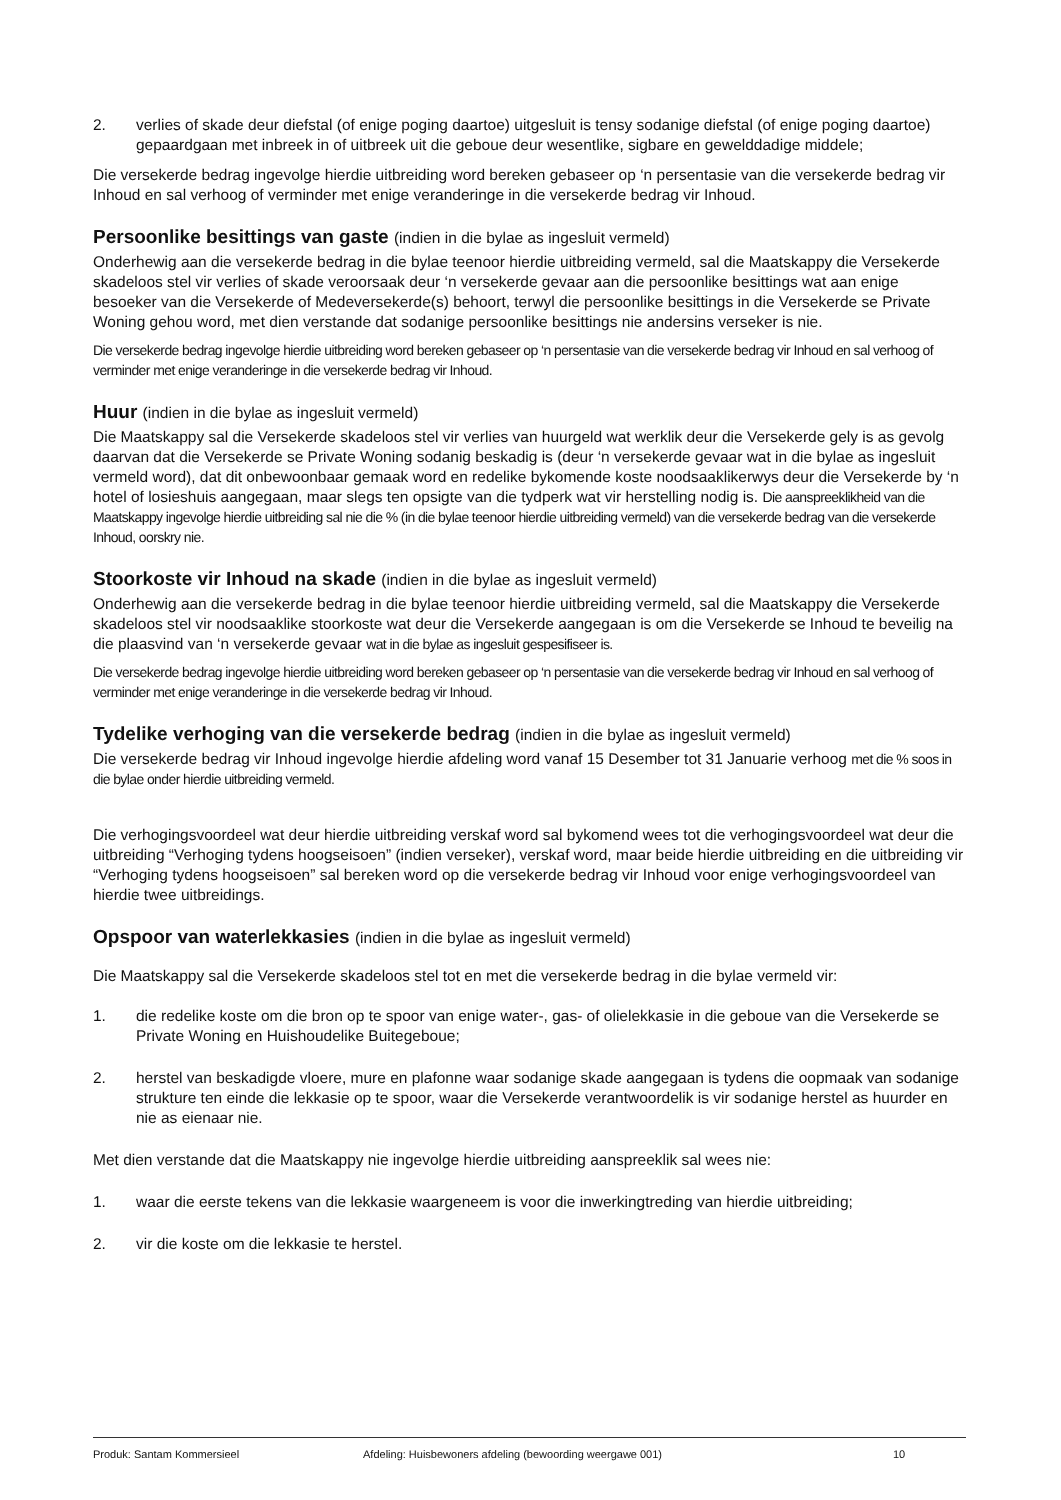2. verlies of skade deur diefstal (of enige poging daartoe) uitgesluit is tensy sodanige diefstal (of enige poging daartoe) gepaardgaan met inbreek in of uitbreek uit die geboue deur wesentlike, sigbare en gewelddadige middele;
Die versekerde bedrag ingevolge hierdie uitbreiding word bereken gebaseer op ‘n persentasie van die versekerde bedrag vir Inhoud en sal verhoog of verminder met enige veranderinge in die versekerde bedrag vir Inhoud.
Persoonlike besittings van gaste (indien in die bylae as ingesluit vermeld)
Onderhewig aan die versekerde bedrag in die bylae teenoor hierdie uitbreiding vermeld, sal die Maatskappy die Versekerde skadeloos stel vir verlies of skade veroorsaak deur ‘n versekerde gevaar aan die persoonlike besittings wat aan enige besoeker van die Versekerde of Medeversekerde(s) behoort, terwyl die persoonlike besittings in die Versekerde se Private Woning gehou word, met dien verstande dat sodanige persoonlike besittings nie andersins verseker is nie.
Die versekerde bedrag ingevolge hierdie uitbreiding word bereken gebaseer op ‘n persentasie van die versekerde bedrag vir Inhoud en sal verhoog of verminder met enige veranderinge in die versekerde bedrag vir Inhoud.
Huur (indien in die bylae as ingesluit vermeld)
Die Maatskappy sal die Versekerde skadeloos stel vir verlies van huurgeld wat werklik deur die Versekerde gely is as gevolg daarvan dat die Versekerde se Private Woning sodanig beskadig is (deur ‘n versekerde gevaar wat in die bylae as ingesluit vermeld word), dat dit onbewoonbaar gemaak word en redelike bykomende koste noodsaaklikerwys deur die Versekerde by ‘n hotel of losieshuis aangegaan, maar slegs ten opsigte van die tydperk wat vir herstelling nodig is. Die aanspreeklikheid van die Maatskappy ingevolge hierdie uitbreiding sal nie die % (in die bylae teenoor hierdie uitbreiding vermeld) van die versekerde bedrag van die versekerde Inhoud, oorskry nie.
Stoorkoste vir Inhoud na skade (indien in die bylae as ingesluit vermeld)
Onderhewig aan die versekerde bedrag in die bylae teenoor hierdie uitbreiding vermeld, sal die Maatskappy die Versekerde skadeloos stel vir noodsaaklike stoorkoste wat deur die Versekerde aangegaan is om die Versekerde se Inhoud te beveilig na die plaasvind van ‘n versekerde gevaar wat in die bylae as ingesluit gespesifiseer is.
Die versekerde bedrag ingevolge hierdie uitbreiding word bereken gebaseer op ‘n persentasie van die versekerde bedrag vir Inhoud en sal verhoog of verminder met enige veranderinge in die versekerde bedrag vir Inhoud.
Tydelike verhoging van die versekerde bedrag (indien in die bylae as ingesluit vermeld)
Die versekerde bedrag vir Inhoud ingevolge hierdie afdeling word vanaf 15 Desember tot 31 Januarie verhoog met die % soos in die bylae onder hierdie uitbreiding vermeld.
Die verhogingsvoordeel wat deur hierdie uitbreiding verskaf word sal bykomend wees tot die verhogingsvoordeel wat deur die uitbreiding “Verhoging tydens hoogseisoen” (indien verseker), verskaf word, maar beide hierdie uitbreiding en die uitbreiding vir “Verhoging tydens hoogseisoen” sal bereken word op die versekerde bedrag vir Inhoud voor enige verhogingsvoordeel van hierdie twee uitbreidings.
Opspoor van waterlekkasies (indien in die bylae as ingesluit vermeld)
Die Maatskappy sal die Versekerde skadeloos stel tot en met die versekerde bedrag in die bylae vermeld vir:
1. die redelike koste om die bron op te spoor van enige water-, gas- of olielekkasie in die geboue van die Versekerde se Private Woning en Huishoudelike Buitegeboue;
2. herstel van beskadigde vloere, mure en plafonne waar sodanige skade aangegaan is tydens die oopmaak van sodanige strukture ten einde die lekkasie op te spoor, waar die Versekerde verantwoordelik is vir sodanige herstel as huurder en nie as eienaar nie.
Met dien verstande dat die Maatskappy nie ingevolge hierdie uitbreiding aanspreeklik sal wees nie:
1. waar die eerste tekens van die lekkasie waargeneem is voor die inwerkingtreding van hierdie uitbreiding;
2. vir die koste om die lekkasie te herstel.
Produk: Santam Kommersieel Afdeling: Huisbewoners afdeling (bewoording weergawe 001) 10